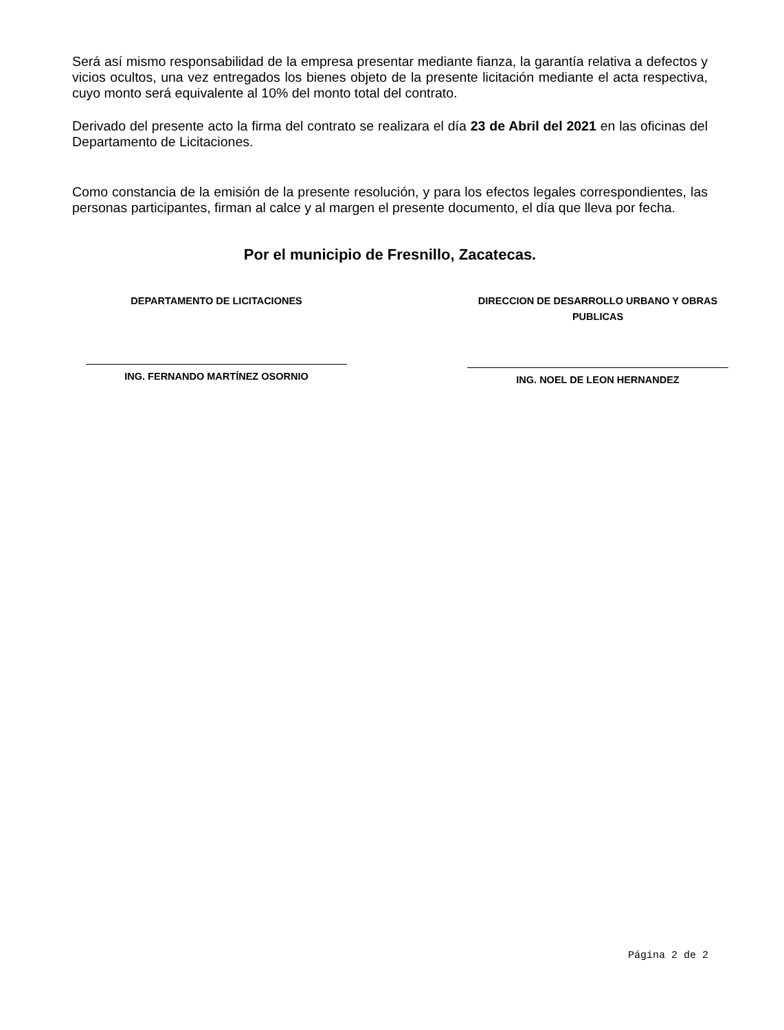Será así mismo responsabilidad de la empresa presentar mediante fianza, la garantía relativa a defectos y vicios ocultos, una vez entregados los bienes objeto de la presente licitación mediante el acta respectiva, cuyo monto será equivalente al 10% del monto total del contrato.
Derivado del presente acto la firma del contrato se realizara el día 23 de Abril del 2021 en las oficinas del Departamento de Licitaciones.
Como constancia de la emisión de la presente resolución, y para los efectos legales correspondientes, las personas participantes, firman al calce y al margen el presente documento, el día que lleva por fecha.
Por el municipio de Fresnillo, Zacatecas.
DEPARTAMENTO DE LICITACIONES
ING. FERNANDO MARTÍNEZ OSORNIO
DIRECCION DE DESARROLLO URBANO Y OBRAS PUBLICAS
ING. NOEL DE LEON HERNANDEZ
Página 2 de 2